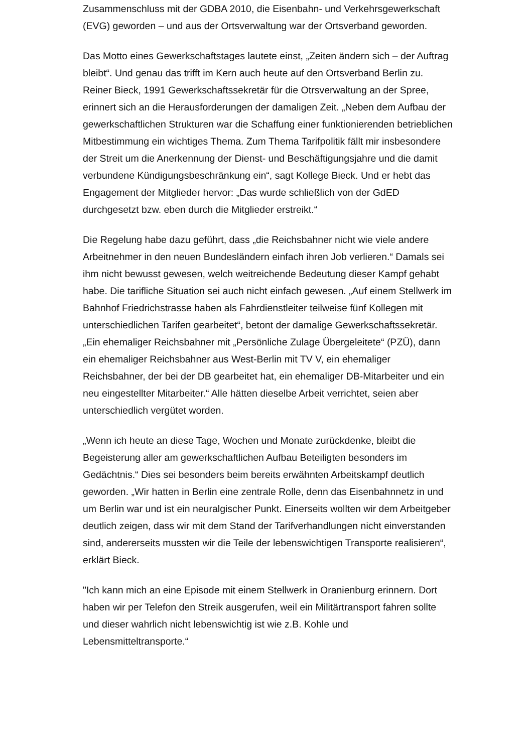Zusammenschluss mit der GDBA 2010, die Eisenbahn- und Verkehrsgewerkschaft (EVG) geworden – und aus der Ortsverwaltung war der Ortsverband geworden.
Das Motto eines Gewerkschaftstages lautete einst, „Zeiten ändern sich – der Auftrag bleibt“. Und genau das trifft im Kern auch heute auf den Ortsverband Berlin zu. Reiner Bieck, 1991 Gewerkschaftssekretär für die Otrsverwaltung an der Spree, erinnert sich an die Herausforderungen der damaligen Zeit. „Neben dem Aufbau der gewerkschaftlichen Strukturen war die Schaffung einer funktionierenden betrieblichen Mitbestimmung ein wichtiges Thema. Zum Thema Tarifpolitik fällt mir insbesondere der Streit um die Anerkennung der Dienst- und Beschäftigungsjahre und die damit verbundene Kündigungsbeschränkung ein“, sagt Kollege Bieck. Und er hebt das Engagement der Mitglieder hervor: „Das wurde schließlich von der GdED durchgesetzt bzw. eben durch die Mitglieder erstreikt.“
Die Regelung habe dazu geführt, dass „die Reichsbahner nicht wie viele andere Arbeitnehmer in den neuen Bundesländern einfach ihren Job verlieren.“ Damals sei ihm nicht bewusst gewesen, welch weitreichende Bedeutung dieser Kampf gehabt habe. Die tarifliche Situation sei auch nicht einfach gewesen. „Auf einem Stellwerk im Bahnhof Friedrichstrasse haben als Fahrdienstleiter teilweise fünf Kollegen mit unterschiedlichen Tarifen gearbeitet“, betont der damalige Gewerkschaftssekretär. „Ein ehemaliger Reichsbahner mit „Persönliche Zulage Übergeleitete“ (PZÜ), dann ein ehemaliger Reichsbahner aus West-Berlin mit TV V, ein ehemaliger Reichsbahner, der bei der DB gearbeitet hat, ein ehemaliger DB-Mitarbeiter und ein neu eingestellter Mitarbeiter.“ Alle hätten dieselbe Arbeit verrichtet, seien aber unterschiedlich vergütet worden.
„Wenn ich heute an diese Tage, Wochen und Monate zurückdenke, bleibt die Begeisterung aller am gewerkschaftlichen Aufbau Beteiligten besonders im Gedächtnis.“ Dies sei besonders beim bereits erwähnten Arbeitskampf deutlich geworden. „Wir hatten in Berlin eine zentrale Rolle, denn das Eisenbahnnetz in und um Berlin war und ist ein neuralgischer Punkt. Einerseits wollten wir dem Arbeitgeber deutlich zeigen, dass wir mit dem Stand der Tarifverhandlungen nicht einverstanden sind, andererseits mussten wir die Teile der lebenswichtigen Transporte realisieren“, erklärt Bieck.
"Ich kann mich an eine Episode mit einem Stellwerk in Oranienburg erinnern. Dort haben wir per Telefon den Streik ausgerufen, weil ein Militärtransport fahren sollte und dieser wahrlich nicht lebenswichtig ist wie z.B. Kohle und Lebensmitteltransporte.“